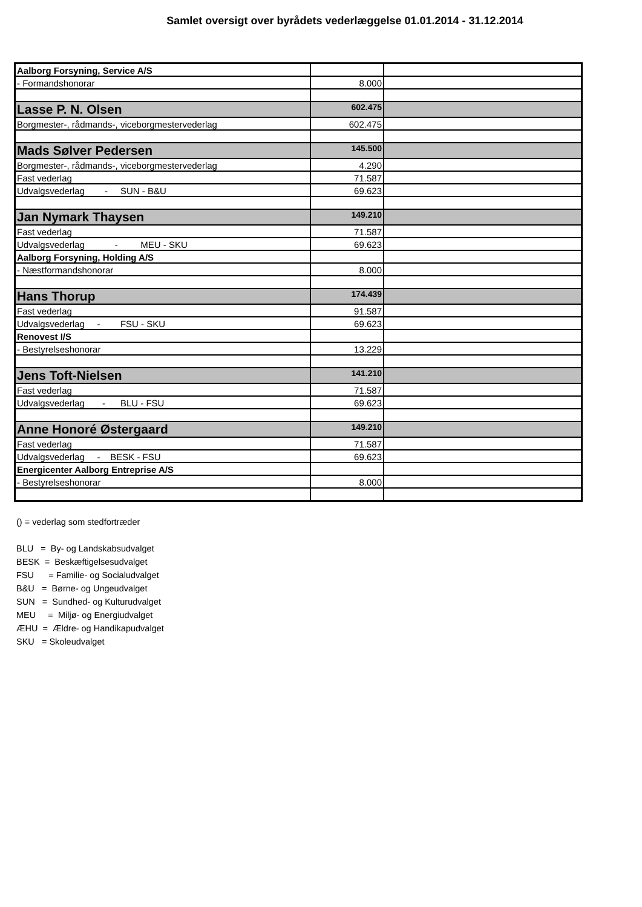Samlet oversigt over byrådets vederlæggelse 01.01.2014 - 31.12.2014
| Aalborg Forsyning, Service A/S | | |
| - Formandshonorar | 8.000 | |
| Lasse P. N. Olsen | 602.475 | |
| Borgmester-, rådmands-, viceborgmestervederlag | 602.475 | |
| Mads Sølver Pedersen | 145.500 | |
| Borgmester-, rådmands-, viceborgmestervederlag | 4.290 | |
| Fast vederlag | 71.587 | |
| Udvalgsvederlag - SUN - B&U | 69.623 | |
| Jan Nymark Thaysen | 149.210 | |
| Fast vederlag | 71.587 | |
| Udvalgsvederlag - MEU - SKU | 69.623 | |
| Aalborg Forsyning, Holding A/S | | |
| - Næstformandshonorar | 8.000 | |
| Hans Thorup | 174.439 | |
| Fast vederlag | 91.587 | |
| Udvalgsvederlag - FSU - SKU | 69.623 | |
| Renovest I/S | | |
| - Bestyrelseshonorar | 13.229 | |
| Jens Toft-Nielsen | 141.210 | |
| Fast vederlag | 71.587 | |
| Udvalgsvederlag - BLU - FSU | 69.623 | |
| Anne Honoré Østergaard | 149.210 | |
| Fast vederlag | 71.587 | |
| Udvalgsvederlag - BESK - FSU | 69.623 | |
| Energicenter Aalborg Entreprise A/S | | |
| - Bestyrelseshonorar | 8.000 | |
() = vederlag som stedfortræder
BLU = By- og Landskabsudvalget
BESK = Beskæftigelsesudvalget
FSU = Familie- og Socialudvalget
B&U = Børne- og Ungeudvalget
SUN = Sundhed- og Kulturudvalget
MEU = Miljø- og Energiudvalget
ÆHU = Ældre- og Handikapudvalget
SKU = Skoleudvalget